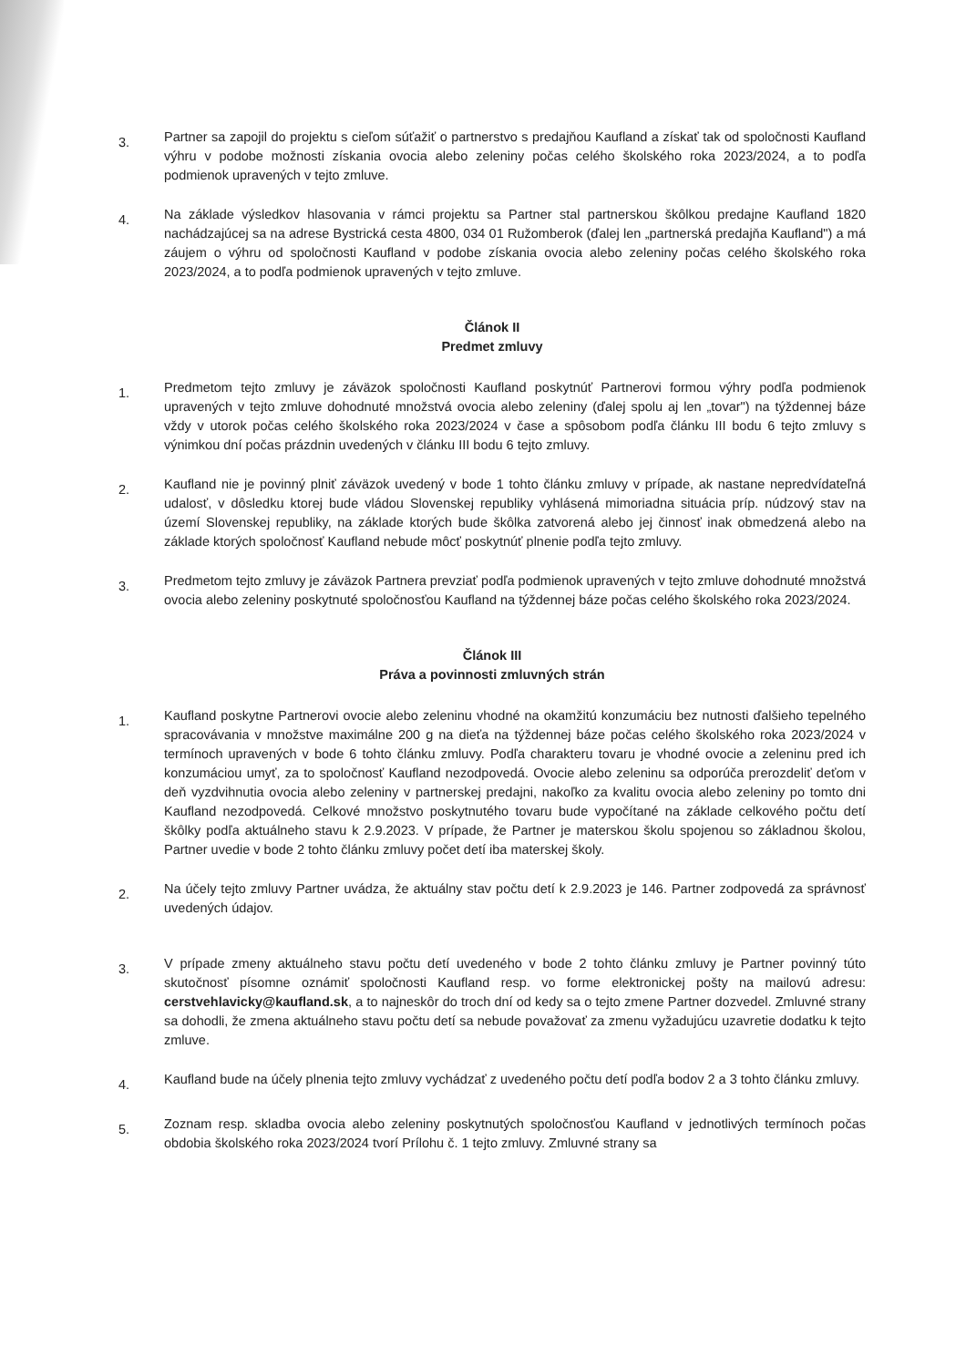3.
Partner sa zapojil do projektu s cieľom súťažiť o partnerstvo s predajňou Kaufland a získať tak od spoločnosti Kaufland výhru v podobe možnosti získania ovocia alebo zeleniny počas celého školského roka 2023/2024, a to podľa podmienok upravených v tejto zmluve.
4.
Na základe výsledkov hlasovania v rámci projektu sa Partner stal partnerskou škôlkou predajne Kaufland 1820 nachádzajúcej sa na adrese Bystrická cesta 4800, 034 01 Ružomberok (ďalej len „partnerská predajňa Kaufland") a má záujem o výhru od spoločnosti Kaufland v podobe získania ovocia alebo zeleniny počas celého školského roka 2023/2024, a to podľa podmienok upravených v tejto zmluve.
Článok II
Predmet zmluvy
1.
Predmetom tejto zmluvy je záväzok spoločnosti Kaufland poskytnúť Partnerovi formou výhry podľa podmienok upravených v tejto zmluve dohodnuté množstvá ovocia alebo zeleniny (ďalej spolu aj len „tovar") na týždennej báze vždy v utorok počas celého školského roka 2023/2024 v čase a spôsobom podľa článku III bodu 6 tejto zmluvy s výnimkou dní počas prázdnin uvedených v článku III bodu 6 tejto zmluvy.
2.
Kaufland nie je povinný plniť záväzok uvedený v bode 1 tohto článku zmluvy v prípade, ak nastane nepredvídateľná udalosť, v dôsledku ktorej bude vládou Slovenskej republiky vyhlásená mimoriadna situácia príp. núdzový stav na území Slovenskej republiky, na základe ktorých bude škôlka zatvorená alebo jej činnosť inak obmedzená alebo na základe ktorých spoločnosť Kaufland nebude môcť poskytnúť plnenie podľa tejto zmluvy.
3.
Predmetom tejto zmluvy je záväzok Partnera prevziať podľa podmienok upravených v tejto zmluve dohodnuté množstvá ovocia alebo zeleniny poskytnuté spoločnosťou Kaufland na týždennej báze počas celého školského roka 2023/2024.
Článok III
Práva a povinnosti zmluvných strán
1.
Kaufland poskytne Partnerovi ovocie alebo zeleninu vhodné na okamžitú konzumáciu bez nutnosti ďalšieho tepelného spracovávania v množstve maximálne 200 g na dieťa na týždennej báze počas celého školského roka 2023/2024 v termínoch upravených v bode 6 tohto článku zmluvy. Podľa charakteru tovaru je vhodné ovocie a zeleninu pred ich konzumáciou umyť, za to spoločnosť Kaufland nezodpovedá. Ovocie alebo zeleninu sa odporúča prerozdeliť deťom v deň vyzdvihnutia ovocia alebo zeleniny v partnerskej predajni, nakoľko za kvalitu ovocia alebo zeleniny po tomto dni Kaufland nezodpovedá. Celkové množstvo poskytnutého tovaru bude vypočítané na základe celkového počtu detí škôlky podľa aktuálneho stavu k 2.9.2023. V prípade, že Partner je materskou školu spojenou so základnou školou, Partner uvedie v bode 2 tohto článku zmluvy počet detí iba materskej školy.
2.
Na účely tejto zmluvy Partner uvádza, že aktuálny stav počtu detí k 2.9.2023 je 146. Partner zodpovedá za správnosť uvedených údajov.
3.
V prípade zmeny aktuálneho stavu počtu detí uvedeného v bode 2 tohto článku zmluvy je Partner povinný túto skutočnosť písomne oznámiť spoločnosti Kaufland resp. vo forme elektronickej pošty na mailovú adresu: cerstvehlavicky@kaufland.sk, a to najneskôr do troch dní od kedy sa o tejto zmene Partner dozvedel. Zmluvné strany sa dohodli, že zmena aktuálneho stavu počtu detí sa nebude považovať za zmenu vyžadujúcu uzavretie dodatku k tejto zmluve.
4.
Kaufland bude na účely plnenia tejto zmluvy vychádzať z uvedeného počtu detí podľa bodov 2 a 3 tohto článku zmluvy.
5.
Zoznam resp. skladba ovocia alebo zeleniny poskytnutých spoločnosťou Kaufland v jednotlivých termínoch počas obdobia školského roka 2023/2024 tvorí Prílohu č. 1 tejto zmluvy. Zmluvné strany sa